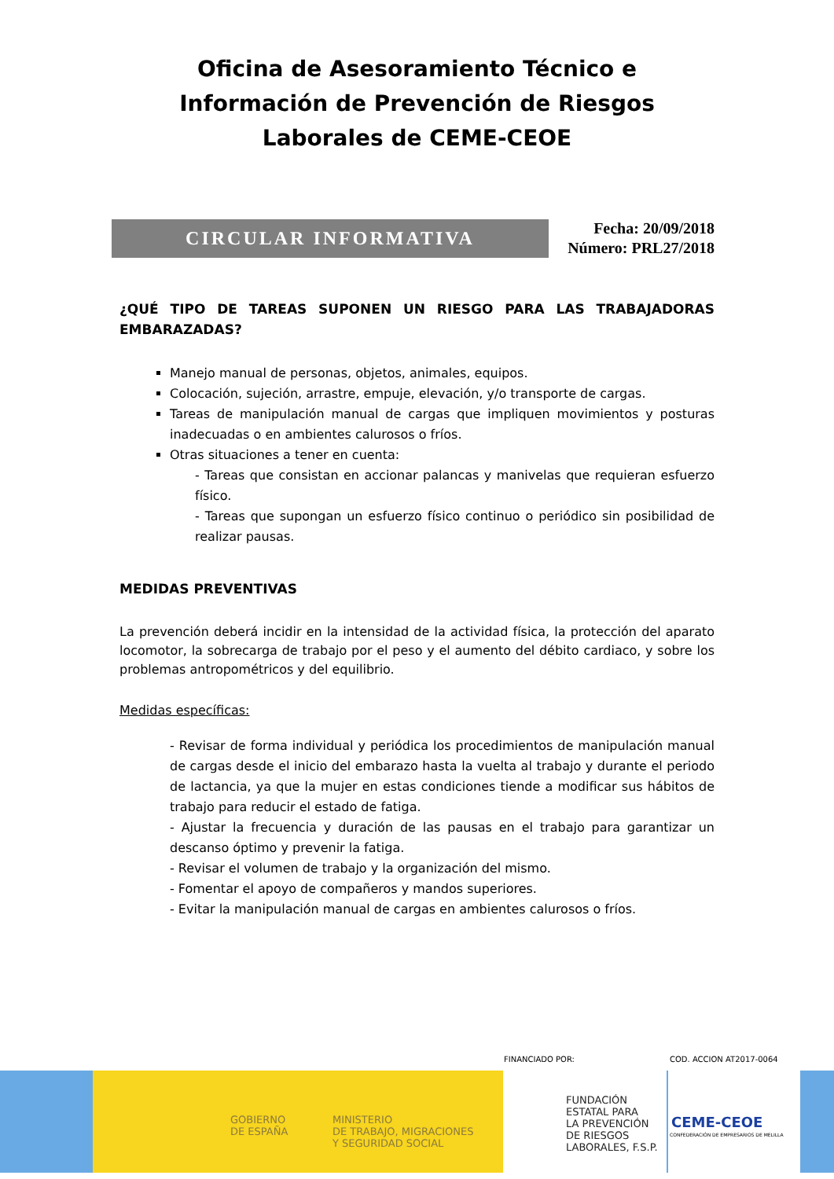Oficina de Asesoramiento Técnico e Información de Prevención de Riesgos Laborales de CEME-CEOE
CIRCULAR INFORMATIVA
Fecha: 20/09/2018
Número: PRL27/2018
¿QUÉ TIPO DE TAREAS SUPONEN UN RIESGO PARA LAS TRABAJADORAS EMBARAZADAS?
Manejo manual de personas, objetos, animales, equipos.
Colocación, sujeción, arrastre, empuje, elevación, y/o transporte de cargas.
Tareas de manipulación manual de cargas que impliquen movimientos y posturas inadecuadas o en ambientes calurosos o fríos.
Otras situaciones a tener en cuenta:
- Tareas que consistan en accionar palancas y manivelas que requieran esfuerzo físico.
- Tareas que supongan un esfuerzo físico continuo o periódico sin posibilidad de realizar pausas.
MEDIDAS PREVENTIVAS
La prevención deberá incidir en la intensidad de la actividad física, la protección del aparato locomotor, la sobrecarga de trabajo por el peso y el aumento del débito cardiaco, y sobre los problemas antropométricos y del equilibrio.
Medidas específicas:
- Revisar de forma individual y periódica los procedimientos de manipulación manual de cargas desde el inicio del embarazo hasta la vuelta al trabajo y durante el periodo de lactancia, ya que la mujer en estas condiciones tiende a modificar sus hábitos de trabajo para reducir el estado de fatiga.
- Ajustar la frecuencia y duración de las pausas en el trabajo para garantizar un descanso óptimo y prevenir la fatiga.
- Revisar el volumen de trabajo y la organización del mismo.
- Fomentar el apoyo de compañeros y mandos superiores.
- Evitar la manipulación manual de cargas en ambientes calurosos o fríos.
FINANCIADO POR: COD. ACCION AT2017-0064
GOBIERNO
DE ESPAÑA
MINISTERIO
DE TRABAJO, MIGRACIONES
Y SEGURIDAD SOCIAL
FUNDACIÓN
ESTATAL PARA
LA PREVENCIÓN
DE RIESGOS
LABORALES, F.S.P.
CEME-CEOE
CONFEDERACIÓN DE EMPRESARIOS DE MELILLA